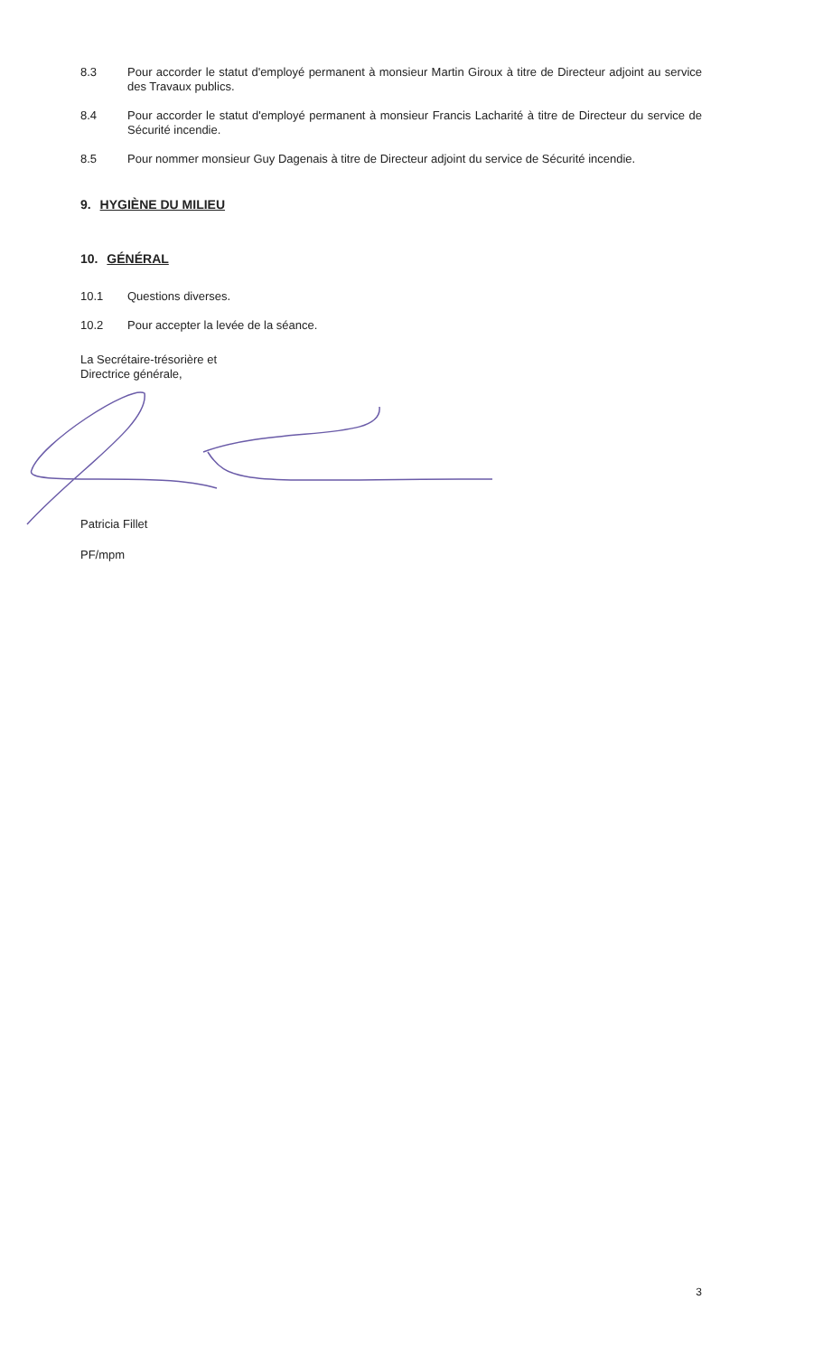8.3
Pour accorder le statut d'employé permanent à monsieur Martin Giroux à titre de Directeur adjoint au service des Travaux publics.
8.4
Pour accorder le statut d'employé permanent à monsieur Francis Lacharité à titre de Directeur du service de Sécurité incendie.
8.5
Pour nommer monsieur Guy Dagenais à titre de Directeur adjoint du service de Sécurité incendie.
9. HYGIÈNE DU MILIEU
10. GÉNÉRAL
10.1
Questions diverses.
10.2
Pour accepter la levée de la séance.
La Secrétaire-trésorière et
Directrice générale,
Patricia Fillet
PF/mpm
3